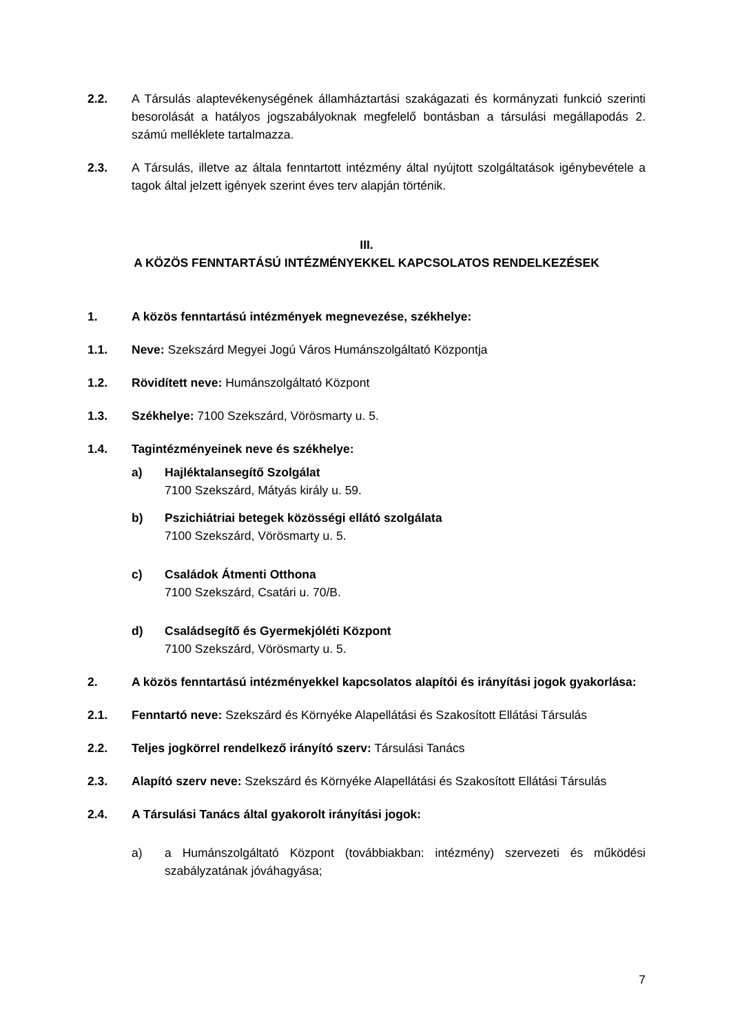2.2. A Társulás alaptevékenységének államháztartási szakágazati és kormányzati funkció szerinti besorolását a hatályos jogszabályoknak megfelelő bontásban a társulási megállapodás 2. számú melléklete tartalmazza.
2.3. A Társulás, illetve az általa fenntartott intézmény által nyújtott szolgáltatások igénybevétele a tagok által jelzett igények szerint éves terv alapján történik.
III.
A KÖZÖS FENNTARTÁSÚ INTÉZMÉNYEKKEL KAPCSOLATOS RENDELKEZÉSEK
1. A közös fenntartású intézmények megnevezése, székhelye:
1.1. Neve: Szekszárd Megyei Jogú Város Humánszolgáltató Központja
1.2. Rövidített neve: Humánszolgáltató Központ
1.3. Székhelye: 7100 Szekszárd, Vörösmarty u. 5.
1.4. Tagintézményeinek neve és székhelye:
a) Hajléktalansegítő Szolgálat
7100 Szekszárd, Mátyás király u. 59.
b) Pszichiátriai betegek közösségi ellátó szolgálata
7100 Szekszárd, Vörösmarty u. 5.
c) Családok Átmenti Otthona
7100 Szekszárd, Csatári u. 70/B.
d) Családsegítő és Gyermekjóléti Központ
7100 Szekszárd, Vörösmarty u. 5.
2. A közös fenntartású intézményekkel kapcsolatos alapítói és irányítási jogok gyakorlása:
2.1. Fenntartó neve: Szekszárd és Környéke Alapellátási és Szakosított Ellátási Társulás
2.2. Teljes jogkörrel rendelkező irányító szerv: Társulási Tanács
2.3. Alapító szerv neve: Szekszárd és Környéke Alapellátási és Szakosított Ellátási Társulás
2.4. A Társulási Tanács által gyakorolt irányítási jogok:
a) a Humánszolgáltató Központ (továbbiakban: intézmény) szervezeti és működési szabályzatának jóváhagyása;
7